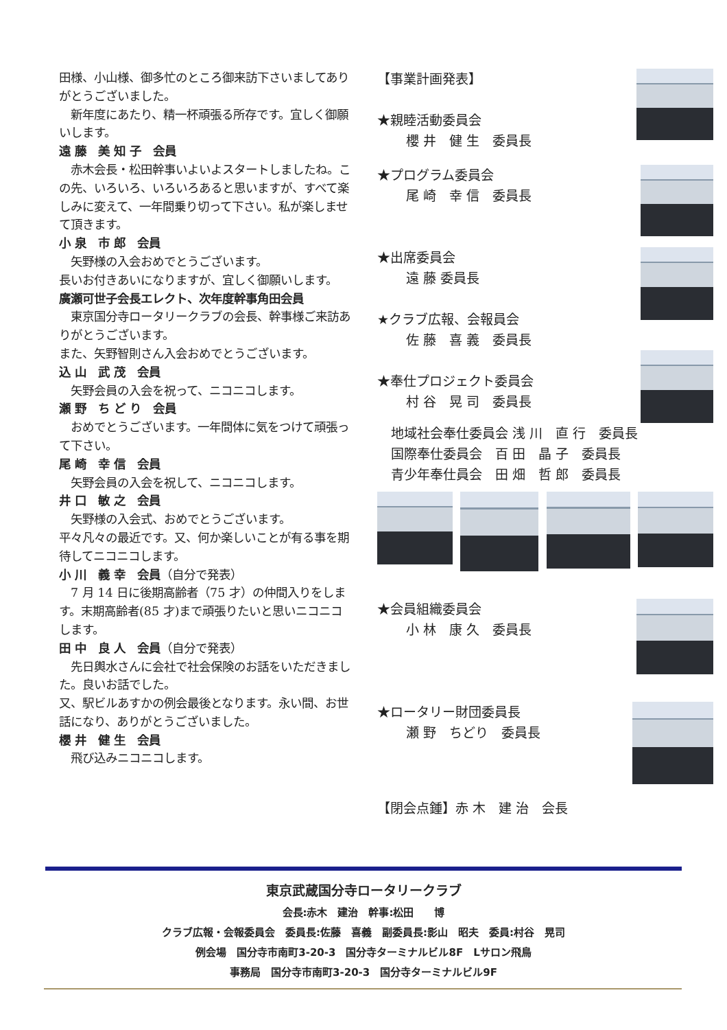田様、小山様、御多忙のところ御来訪下さいましてありがとうございました。
　新年度にあたり、精一杯頑張る所存です。宜しく御願いします。
遠 藤　美 知 子　会員
　赤木会長・松田幹事いよいよスタートしましたね。この先、いろいろ、いろいろあると思いますが、すべて楽しみに変えて、一年間乗り切って下さい。私が楽しませて頂きます。
小 泉　市 郎　会員
　矢野様の入会おめでとうございます。
長いお付きあいになりますが、宜しく御願いします。
廣瀬可世子会長エレクト、次年度幹事角田会員
　東京国分寺ロータリークラブの会長、幹事様ご来訪ありがとうございます。
また、矢野智則さん入会おめでとうございます。
込 山　武 茂　会員
　矢野会員の入会を祝って、ニコニコします。
瀬 野　ち ど り　会員
　おめでとうございます。一年間体に気をつけて頑張って下さい。
尾 崎　幸 信　会員
　矢野会員の入会を祝して、ニコニコします。
井 口　敏 之　会員
　矢野様の入会式、おめでとうございます。
平々凡々の最近です。又、何か楽しいことが有る事を期待してニコニコします。
小 川　義 幸　会員（自分で発表）
　7 月 14 日に後期高齢者（75 才）の仲間入りをします。末期高齢者(85 才)まで頑張りたいと思いニコニコします。
田 中　良 人　会員（自分で発表）
　先日輿水さんに会社で社会保険のお話をいただきました。良いお話でした。
又、駅ビルあすかの例会最後となります。永い間、お世話になり、ありがとうございました。
櫻 井　健 生　会員
　飛び込みニコニコします。
【事業計画発表】
★親睦活動委員会
櫻 井　健 生　委員長
★プログラム委員会
尾 崎　幸 信　委員長
★出席委員会
遠 藤 委員長
★クラブ広報、会報員会
佐 藤　喜 義　委員長
★奉仕プロジェクト委員会
村 谷　晃 司　委員長
地域社会奉仕委員会 浅 川　直 行　委員長
国際奉仕委員会　百 田　晶 子　委員長
青少年奉仕員会　田 畑　哲 郎　委員長
★会員組織委員会
小 林　康 久　委員長
★ロータリー財団委員長
瀬 野　ちどり　委員長
【閉会点鍾】赤 木　建 治　会長
東京武蔵国分寺ロータリークラブ
会長:赤木　建治　幹事:松田　　博
クラブ広報・会報委員会　委員長:佐藤　喜義　副委員長:影山　昭夫　委員:村谷　晃司
例会場　国分寺市南町3-20-3　国分寺ターミナルビル8F　Lサロン飛鳥
事務局　国分寺市南町3-20-3　国分寺ターミナルビル9F